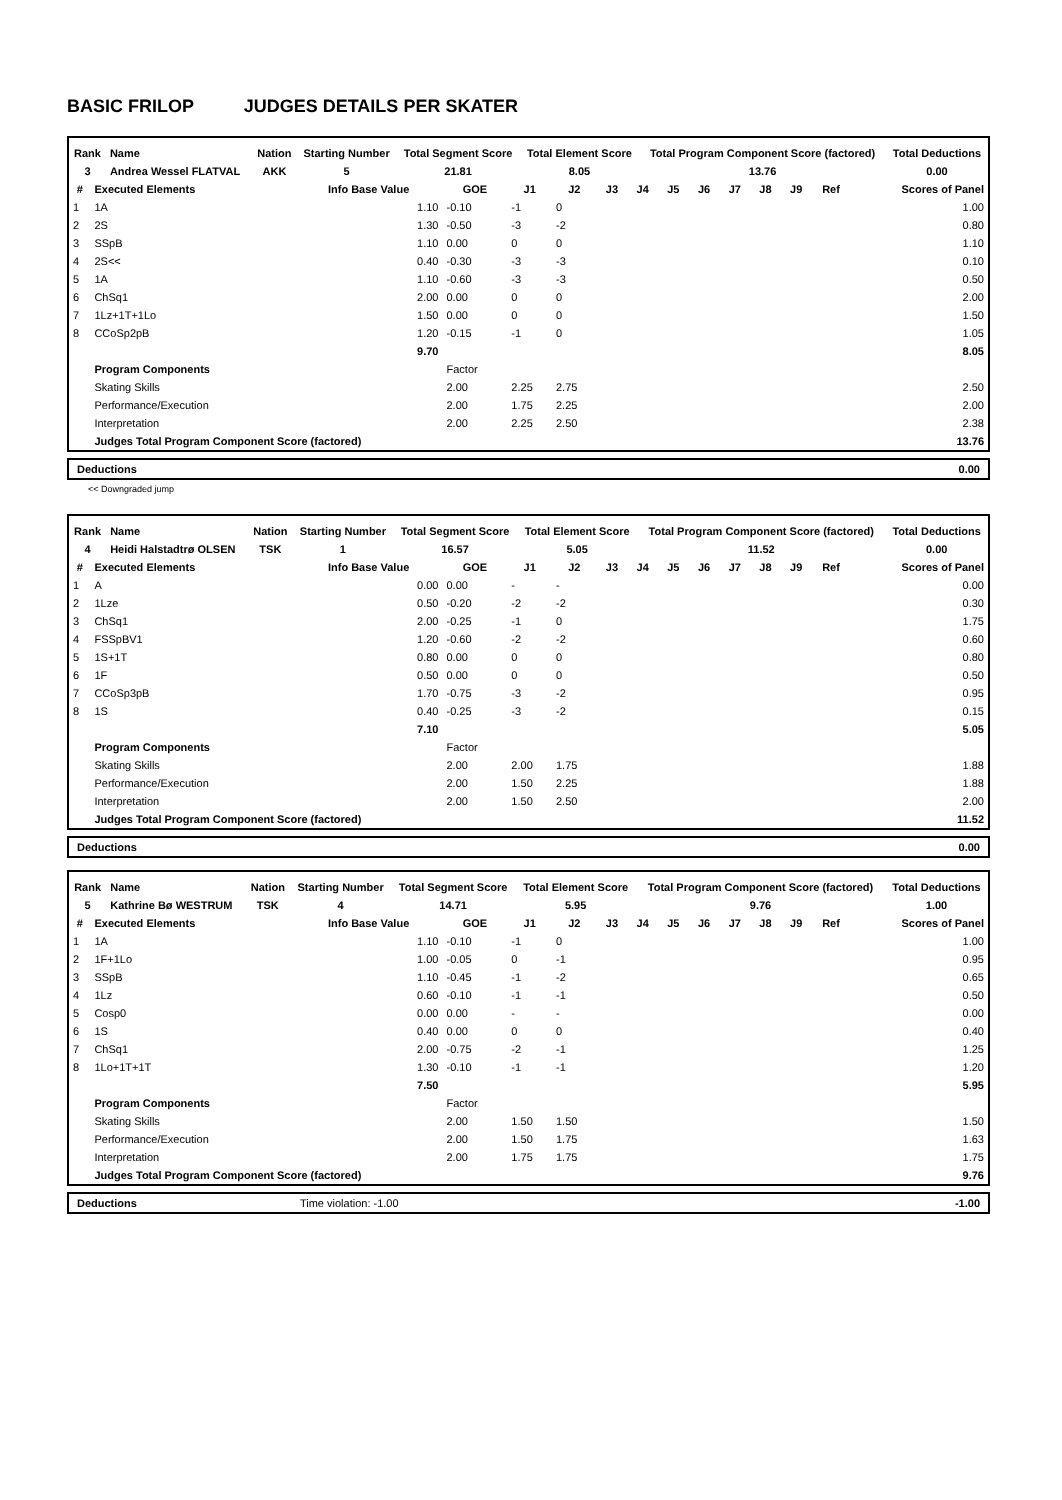BASIC FRILOP JUDGES DETAILS PER SKATER
| Rank | Name | Nation | Starting Number | Total Segment Score | Total Element Score | Total Program Component Score (factored) | Total Deductions |
| --- | --- | --- | --- | --- | --- | --- | --- |
| 3 | Andrea Wessel FLATVAL | AKK | 5 | 21.81 | 8.05 | 13.76 | 0.00 |
| # | Executed Elements | Info Base Value | GOE | J1 | J2 | J3 | J4 | J5 | J6 | J7 | J8 | J9 | Ref | Scores of Panel |
| --- | --- | --- | --- | --- | --- | --- | --- | --- | --- | --- | --- | --- | --- | --- |
| 1 | 1A | 1.10 | -0.10 | -1 | 0 | | | | | | | | | 1.00 |
| 2 | 2S | 1.30 | -0.50 | -3 | -2 | | | | | | | | | 0.80 |
| 3 | SSpB | 1.10 | 0.00 | 0 | 0 | | | | | | | | | 1.10 |
| 4 | 2S<< | 0.40 | -0.30 | -3 | -3 | | | | | | | | | 0.10 |
| 5 | 1A | 1.10 | -0.60 | -3 | -3 | | | | | | | | | 0.50 |
| 6 | ChSq1 | 2.00 | 0.00 | 0 | 0 | | | | | | | | | 2.00 |
| 7 | 1Lz+1T+1Lo | 1.50 | 0.00 | 0 | 0 | | | | | | | | | 1.50 |
| 8 | CCoSp2pB | 1.20 | -0.15 | -1 | 0 | | | | | | | | | 1.05 |
| | | 9.70 | | | | | | | | | | | | 8.05 |
| | Program Components | | Factor | | | | | | | | | | | |
| | Skating Skills | | 2.00 | 2.25 | 2.75 | | | | | | | | | 2.50 |
| | Performance/Execution | | 2.00 | 1.75 | 2.25 | | | | | | | | | 2.00 |
| | Interpretation | | 2.00 | 2.25 | 2.50 | | | | | | | | | 2.38 |
| | Judges Total Program Component Score (factored) | | | | | | | | | | | | | 13.76 |
Deductions 0.00
<< Downgraded jump
| Rank | Name | Nation | Starting Number | Total Segment Score | Total Element Score | Total Program Component Score (factored) | Total Deductions |
| --- | --- | --- | --- | --- | --- | --- | --- |
| 4 | Heidi Halstadtrø OLSEN | TSK | 1 | 16.57 | 5.05 | 11.52 | 0.00 |
| # | Executed Elements | Info Base Value | GOE | J1 | J2 | J3 | J4 | J5 | J6 | J7 | J8 | J9 | Ref | Scores of Panel |
| --- | --- | --- | --- | --- | --- | --- | --- | --- | --- | --- | --- | --- | --- | --- |
| 1 | A | 0.00 | 0.00 | - | - | | | | | | | | | 0.00 |
| 2 | 1Lze | 0.50 | -0.20 | -2 | -2 | | | | | | | | | 0.30 |
| 3 | ChSq1 | 2.00 | -0.25 | -1 | 0 | | | | | | | | | 1.75 |
| 4 | FSSpBV1 | 1.20 | -0.60 | -2 | -2 | | | | | | | | | 0.60 |
| 5 | 1S+1T | 0.80 | 0.00 | 0 | 0 | | | | | | | | | 0.80 |
| 6 | 1F | 0.50 | 0.00 | 0 | 0 | | | | | | | | | 0.50 |
| 7 | CCoSp3pB | 1.70 | -0.75 | -3 | -2 | | | | | | | | | 0.95 |
| 8 | 1S | 0.40 | -0.25 | -3 | -2 | | | | | | | | | 0.15 |
| | | 7.10 | | | | | | | | | | | | 5.05 |
| | Program Components | | Factor | | | | | | | | | | | |
| | Skating Skills | | 2.00 | 2.00 | 1.75 | | | | | | | | | 1.88 |
| | Performance/Execution | | 2.00 | 1.50 | 2.25 | | | | | | | | | 1.88 |
| | Interpretation | | 2.00 | 1.50 | 2.50 | | | | | | | | | 2.00 |
| | Judges Total Program Component Score (factored) | | | | | | | | | | | | | 11.52 |
Deductions 0.00
| Rank | Name | Nation | Starting Number | Total Segment Score | Total Element Score | Total Program Component Score (factored) | Total Deductions |
| --- | --- | --- | --- | --- | --- | --- | --- |
| 5 | Kathrine Bø WESTRUM | TSK | 4 | 14.71 | 5.95 | 9.76 | 1.00 |
| # | Executed Elements | Info Base Value | GOE | J1 | J2 | J3 | J4 | J5 | J6 | J7 | J8 | J9 | Ref | Scores of Panel |
| --- | --- | --- | --- | --- | --- | --- | --- | --- | --- | --- | --- | --- | --- | --- |
| 1 | 1A | 1.10 | -0.10 | -1 | 0 | | | | | | | | | 1.00 |
| 2 | 1F+1Lo | 1.00 | -0.05 | 0 | -1 | | | | | | | | | 0.95 |
| 3 | SSpB | 1.10 | -0.45 | -1 | -2 | | | | | | | | | 0.65 |
| 4 | 1Lz | 0.60 | -0.10 | -1 | -1 | | | | | | | | | 0.50 |
| 5 | Cosp0 | 0.00 | 0.00 | - | - | | | | | | | | | 0.00 |
| 6 | 1S | 0.40 | 0.00 | 0 | 0 | | | | | | | | | 0.40 |
| 7 | ChSq1 | 2.00 | -0.75 | -2 | -1 | | | | | | | | | 1.25 |
| 8 | 1Lo+1T+1T | 1.30 | -0.10 | -1 | -1 | | | | | | | | | 1.20 |
| | | 7.50 | | | | | | | | | | | | 5.95 |
| | Program Components | | Factor | | | | | | | | | | | |
| | Skating Skills | | 2.00 | 1.50 | 1.50 | | | | | | | | | 1.50 |
| | Performance/Execution | | 2.00 | 1.50 | 1.75 | | | | | | | | | 1.63 |
| | Interpretation | | 2.00 | 1.75 | 1.75 | | | | | | | | | 1.75 |
| | Judges Total Program Component Score (factored) | | | | | | | | | | | | | 9.76 |
Deductions Time violation: -1.00 -1.00